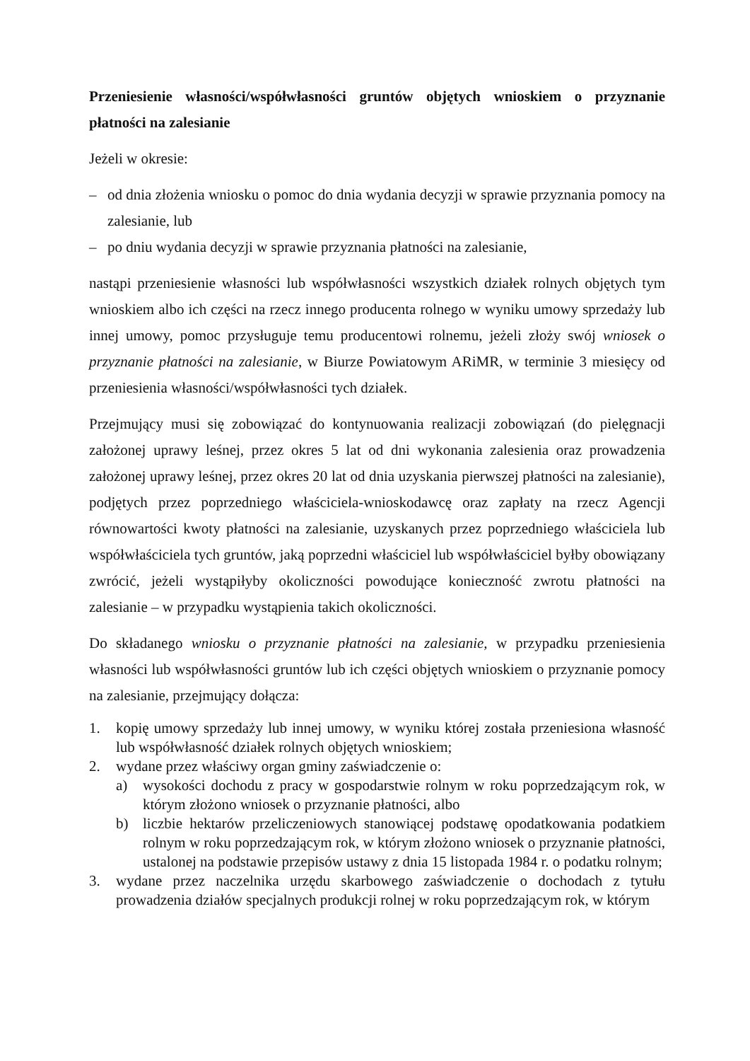Przeniesienie własności/współwłasności gruntów objętych wnioskiem o przyznanie płatności na zalesianie
Jeżeli w okresie:
– od dnia złożenia wniosku o pomoc do dnia wydania decyzji w sprawie przyznania pomocy na zalesianie, lub
– po dniu wydania decyzji w sprawie przyznania płatności na zalesianie,
nastąpi przeniesienie własności lub współwłasności wszystkich działek rolnych objętych tym wnioskiem albo ich części na rzecz innego producenta rolnego w wyniku umowy sprzedaży lub innej umowy, pomoc przysługuje temu producentowi rolnemu, jeżeli złoży swój wniosek o przyznanie płatności na zalesianie, w Biurze Powiatowym ARiMR, w terminie 3 miesięcy od przeniesienia własności/współwłasności tych działek.
Przejmujący musi się zobowiązać do kontynuowania realizacji zobowiązań (do pielęgnacji założonej uprawy leśnej, przez okres 5 lat od dni wykonania zalesienia oraz prowadzenia założonej uprawy leśnej, przez okres 20 lat od dnia uzyskania pierwszej płatności na zalesianie), podjętych przez poprzedniego właściciela-wnioskodawcę oraz zapłaty na rzecz Agencji równowartości kwoty płatności na zalesianie, uzyskanych przez poprzedniego właściciela lub współwłaściciela tych gruntów, jaką poprzedni właściciel lub współwłaściciel byłby obowiązany zwrócić, jeżeli wystąpiłyby okoliczności powodujące konieczność zwrotu płatności na zalesianie – w przypadku wystąpienia takich okoliczności.
Do składanego wniosku o przyznanie płatności na zalesianie, w przypadku przeniesienia własności lub współwłasności gruntów lub ich części objętych wnioskiem o przyznanie pomocy na zalesianie, przejmujący dołącza:
1. kopię umowy sprzedaży lub innej umowy, w wyniku której została przeniesiona własność lub współwłasność działek rolnych objętych wnioskiem;
2. wydane przez właściwy organ gminy zaświadczenie o:
a) wysokości dochodu z pracy w gospodarstwie rolnym w roku poprzedzającym rok, w którym złożono wniosek o przyznanie płatności, albo
b) liczbie hektarów przeliczeniowych stanowiącej podstawę opodatkowania podatkiem rolnym w roku poprzedzającym rok, w którym złożono wniosek o przyznanie płatności, ustalonej na podstawie przepisów ustawy z dnia 15 listopada 1984 r. o podatku rolnym;
3. wydane przez naczelnika urzędu skarbowego zaświadczenie o dochodach z tytułu prowadzenia działów specjalnych produkcji rolnej w roku poprzedzającym rok, w którym